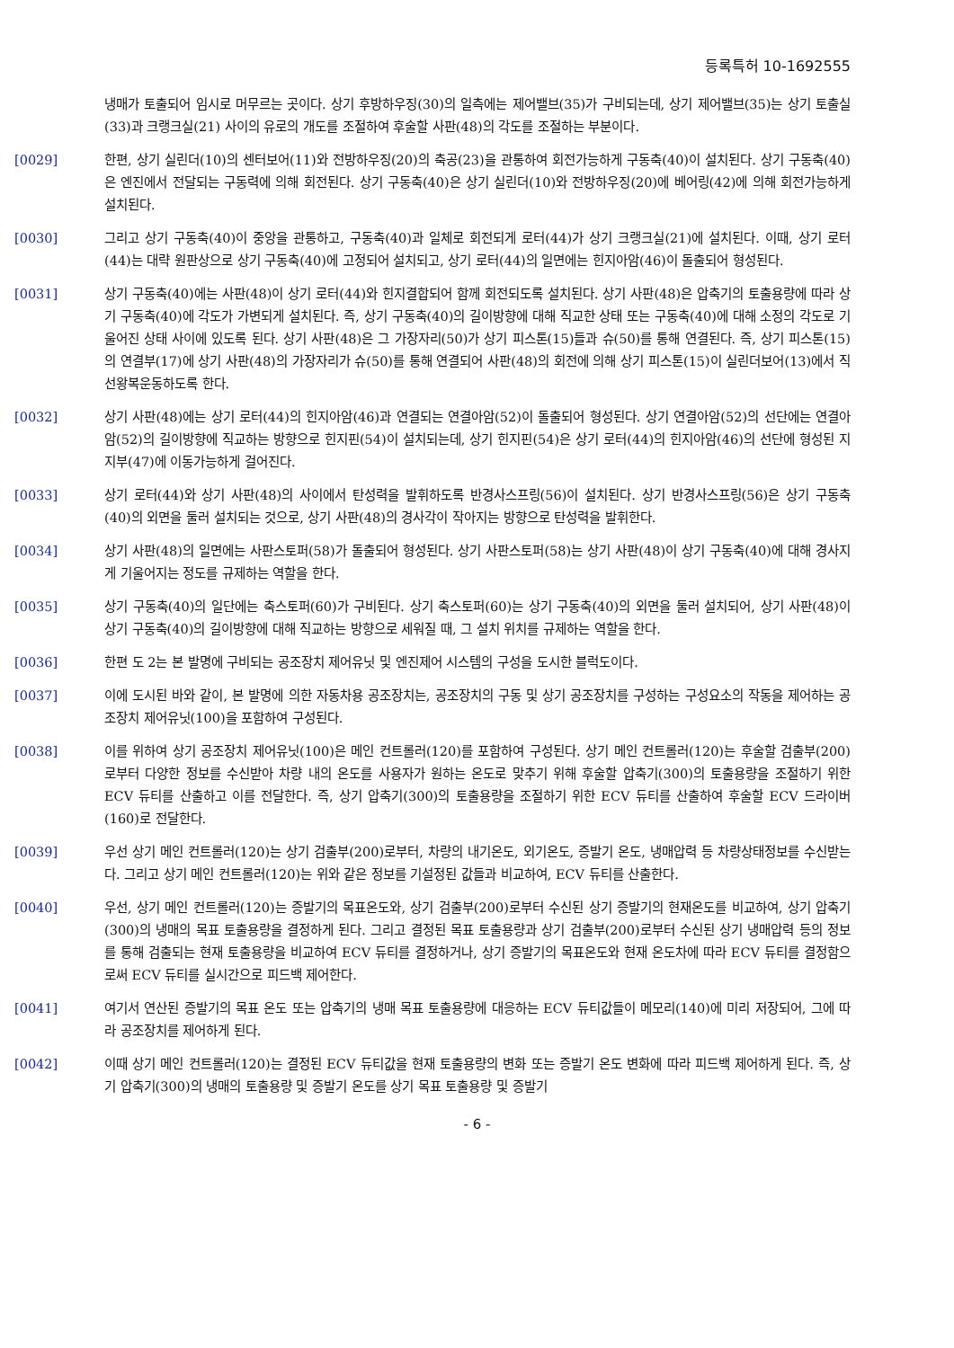등록특허 10-1692555
냉매가 토출되어 임시로 머무르는 곳이다. 상기 후방하우징(30)의 일측에는 제어밸브(35)가 구비되는데, 상기 제어밸브(35)는 상기 토출실(33)과 크랭크실(21) 사이의 유로의 개도를 조절하여 후술할 사판(48)의 각도를 조절하는 부분이다.
[0029] 한편, 상기 실린더(10)의 센터보어(11)와 전방하우징(20)의 축공(23)을 관통하여 회전가능하게 구동축(40)이 설치된다. 상기 구동축(40)은 엔진에서 전달되는 구동력에 의해 회전된다. 상기 구동축(40)은 상기 실린더(10)와 전방하우징(20)에 베어링(42)에 의해 회전가능하게 설치된다.
[0030] 그리고 상기 구동축(40)이 중앙을 관통하고, 구동축(40)과 일체로 회전되게 로터(44)가 상기 크랭크실(21)에 설치된다. 이때, 상기 로터(44)는 대략 원판상으로 상기 구동축(40)에 고정되어 설치되고, 상기 로터(44)의 일면에는 힌지아암(46)이 돌출되어 형성된다.
[0031] 상기 구동축(40)에는 사판(48)이 상기 로터(44)와 힌지결합되어 함께 회전되도록 설치된다. 상기 사판(48)은 압축기의 토출용량에 따라 상기 구동축(40)에 각도가 가변되게 설치된다. 즉, 상기 구동축(40)의 길이방향에 대해 직교한 상태 또는 구동축(40)에 대해 소정의 각도로 기울어진 상태 사이에 있도록 된다. 상기 사판(48)은 그 가장자리(50)가 상기 피스톤(15)들과 슈(50)를 통해 연결된다. 즉, 상기 피스톤(15)의 연결부(17)에 상기 사판(48)의 가장자리가 슈(50)를 통해 연결되어 사판(48)의 회전에 의해 상기 피스톤(15)이 실린더보어(13)에서 직선왕복운동하도록 한다.
[0032] 상기 사판(48)에는 상기 로터(44)의 힌지아암(46)과 연결되는 연결아암(52)이 돌출되어 형성된다. 상기 연결아암(52)의 선단에는 연결아암(52)의 길이방향에 직교하는 방향으로 힌지핀(54)이 설치되는데, 상기 힌지핀(54)은 상기 로터(44)의 힌지아암(46)의 선단에 형성된 지지부(47)에 이동가능하게 걸어진다.
[0033] 상기 로터(44)와 상기 사판(48)의 사이에서 탄성력을 발휘하도록 반경사스프링(56)이 설치된다. 상기 반경사스프링(56)은 상기 구동축(40)의 외면을 둘러 설치되는 것으로, 상기 사판(48)의 경사각이 작아지는 방향으로 탄성력을 발휘한다.
[0034] 상기 사판(48)의 일면에는 사판스토퍼(58)가 돌출되어 형성된다. 상기 사판스토퍼(58)는 상기 사판(48)이 상기 구동축(40)에 대해 경사지게 기울어지는 정도를 규제하는 역할을 한다.
[0035] 상기 구동축(40)의 일단에는 축스토퍼(60)가 구비된다. 상기 축스토퍼(60)는 상기 구동축(40)의 외면을 둘러 설치되어, 상기 사판(48)이 상기 구동축(40)의 길이방향에 대해 직교하는 방향으로 세워질 때, 그 설치 위치를 규제하는 역할을 한다.
[0036] 한편 도 2는 본 발명에 구비되는 공조장치 제어유닛 및 엔진제어 시스템의 구성을 도시한 블럭도이다.
[0037] 이에 도시된 바와 같이, 본 발명에 의한 자동차용 공조장치는, 공조장치의 구동 및 상기 공조장치를 구성하는 구성요소의 작동을 제어하는 공조장치 제어유닛(100)을 포함하여 구성된다.
[0038] 이를 위하여 상기 공조장치 제어유닛(100)은 메인 컨트롤러(120)를 포함하여 구성된다. 상기 메인 컨트롤러(120)는 후술할 검출부(200)로부터 다양한 정보를 수신받아 차량 내의 온도를 사용자가 원하는 온도로 맞추기 위해 후술할 압축기(300)의 토출용량을 조절하기 위한 ECV 듀티를 산출하고 이를 전달한다. 즉, 상기 압축기(300)의 토출용량을 조절하기 위한 ECV 듀티를 산출하여 후술할 ECV 드라이버(160)로 전달한다.
[0039] 우선 상기 메인 컨트롤러(120)는 상기 검출부(200)로부터, 차량의 내기온도, 외기온도, 증발기 온도, 냉매압력 등 차량상태정보를 수신받는다. 그리고 상기 메인 컨트롤러(120)는 위와 같은 정보를 기설정된 값들과 비교하여, ECV 듀티를 산출한다.
[0040] 우선, 상기 메인 컨트롤러(120)는 증발기의 목표온도와, 상기 검출부(200)로부터 수신된 상기 증발기의 현재온도를 비교하여, 상기 압축기(300)의 냉매의 목표 토출용량을 결정하게 된다. 그리고 결정된 목표 토출용량과 상기 검출부(200)로부터 수신된 상기 냉매압력 등의 정보를 통해 검출되는 현재 토출용량을 비교하여 ECV 듀티를 결정하거나, 상기 증발기의 목표온도와 현재 온도차에 따라 ECV 듀티를 결정함으로써 ECV 듀티를 실시간으로 피드백 제어한다.
[0041] 여기서 연산된 증발기의 목표 온도 또는 압축기의 냉매 목표 토출용량에 대응하는 ECV 듀티값들이 메모리(140)에 미리 저장되어, 그에 따라 공조장치를 제어하게 된다.
[0042] 이때 상기 메인 컨트롤러(120)는 결정된 ECV 듀티값을 현재 토출용량의 변화 또는 증발기 온도 변화에 따라 피드백 제어하게 된다. 즉, 상기 압축기(300)의 냉매의 토출용량 및 증발기 온도를 상기 목표 토출용량 및 증발기
- 6 -